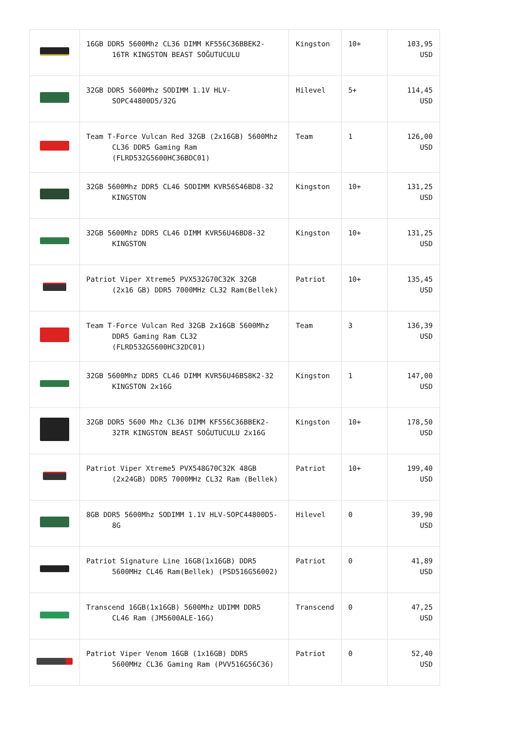| | 16GB DDR5 5600Mhz CL36 DIMM KF556C36BBEK2-16TR KINGSTON BEAST SOĞUTUCULU | Kingston | 10+ | 103,95 USD |
| | 32GB DDR5 5600Mhz SODIMM 1.1V HLV-SOPC44800D5/32G | Hilevel | 5+ | 114,45 USD |
| | Team T-Force Vulcan Red 32GB (2x16GB) 5600Mhz CL36 DDR5 Gaming Ram (FLRD532G5600HC36BDC01) | Team | 1 | 126,00 USD |
| | 32GB 5600Mhz DDR5 CL46 SODIMM KVR56S46BD8-32 KINGSTON | Kingston | 10+ | 131,25 USD |
| | 32GB 5600Mhz DDR5 CL46 DIMM KVR56U46BD8-32 KINGSTON | Kingston | 10+ | 131,25 USD |
| | Patriot Viper Xtreme5 PVX532G70C32K 32GB (2x16 GB) DDR5 7000MHz CL32 Ram(Bellek) | Patriot | 10+ | 135,45 USD |
| | Team T-Force Vulcan Red 32GB 2x16GB 5600Mhz DDR5 Gaming Ram CL32 (FLRD532G5600HC32DC01) | Team | 3 | 136,39 USD |
| | 32GB 5600Mhz DDR5 CL46 DIMM KVR56U46BS8K2-32 KINGSTON 2x16G | Kingston | 1 | 147,00 USD |
| | 32GB DDR5 5600 Mhz CL36 DIMM KF556C36BBEK2-32TR KINGSTON BEAST SOĞUTUCULU 2x16G | Kingston | 10+ | 178,50 USD |
| | Patriot Viper Xtreme5 PVX548G70C32K 48GB (2x24GB) DDR5 7000MHz CL32 Ram (Bellek) | Patriot | 10+ | 199,40 USD |
| | 8GB DDR5 5600Mhz SODIMM 1.1V HLV-SOPC44800D5-8G | Hilevel | 0 | 39,90 USD |
| | Patriot Signature Line 16GB(1x16GB) DDR5 5600MHz CL46 Ram(Bellek) (PSD516G56002) | Patriot | 0 | 41,89 USD |
| | Transcend 16GB(1x16GB) 5600Mhz UDIMM DDR5 CL46 Ram (JM5600ALE-16G) | Transcend | 0 | 47,25 USD |
| | Patriot Viper Venom 16GB (1x16GB) DDR5 5600MHz CL36 Gaming Ram (PVV516G56C36) | Patriot | 0 | 52,40 USD |